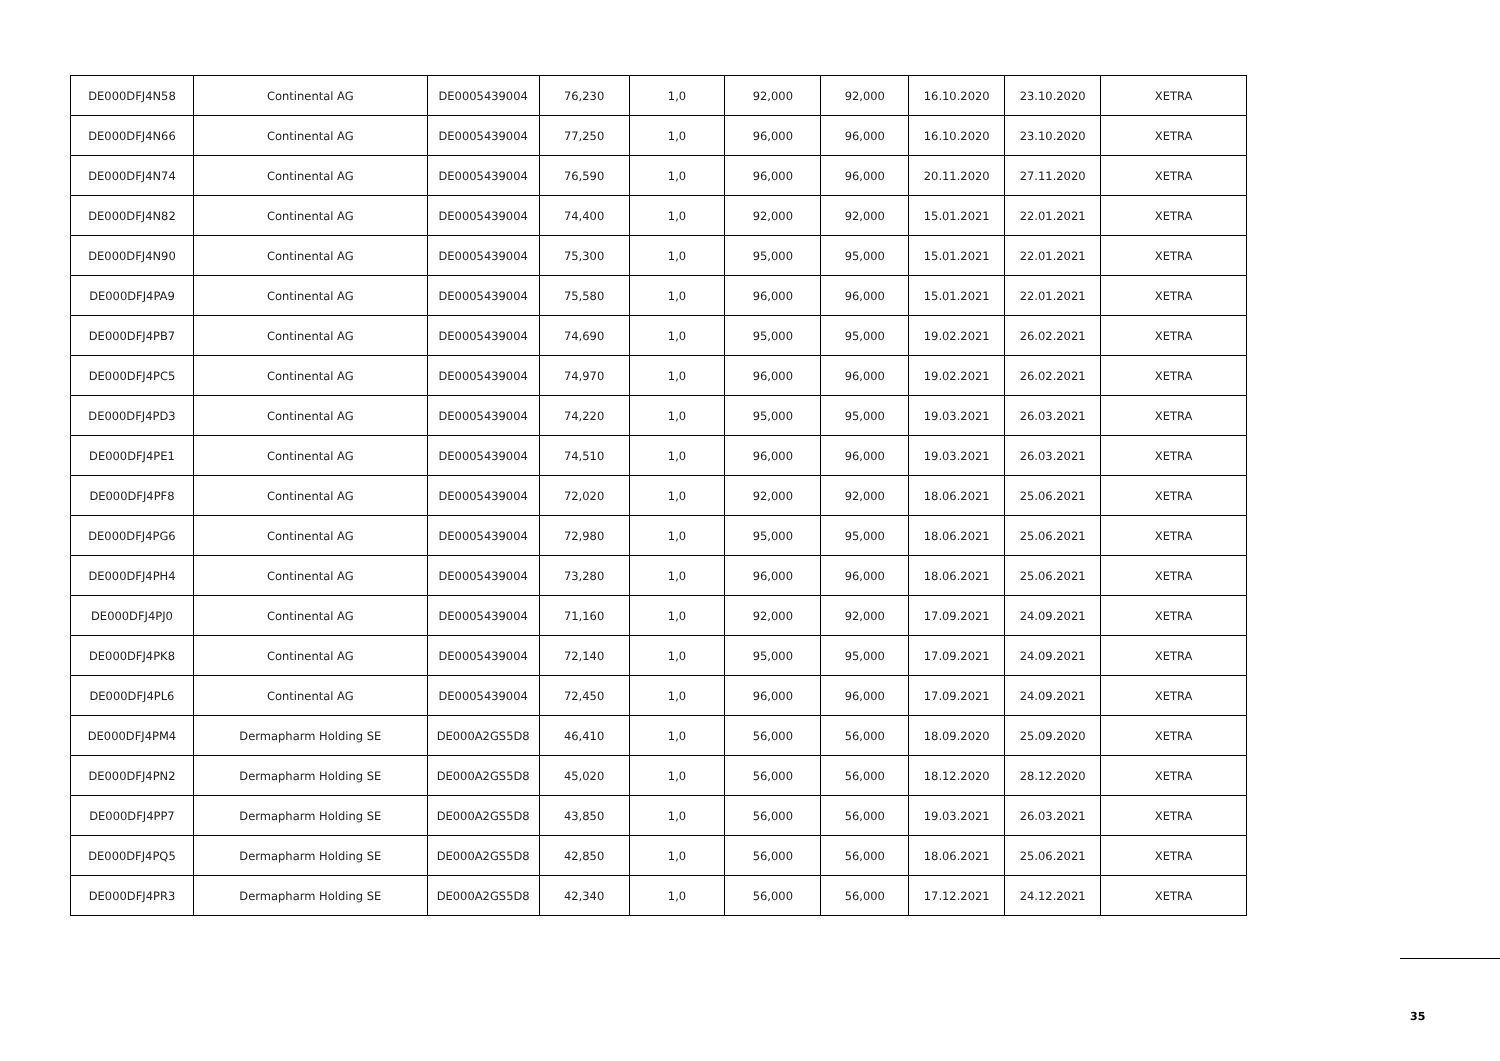| DE000DFJ4N58 | Continental AG | DE0005439004 | 76,230 | 1,0 | 92,000 | 92,000 | 16.10.2020 | 23.10.2020 | XETRA |
| DE000DFJ4N66 | Continental AG | DE0005439004 | 77,250 | 1,0 | 96,000 | 96,000 | 16.10.2020 | 23.10.2020 | XETRA |
| DE000DFJ4N74 | Continental AG | DE0005439004 | 76,590 | 1,0 | 96,000 | 96,000 | 20.11.2020 | 27.11.2020 | XETRA |
| DE000DFJ4N82 | Continental AG | DE0005439004 | 74,400 | 1,0 | 92,000 | 92,000 | 15.01.2021 | 22.01.2021 | XETRA |
| DE000DFJ4N90 | Continental AG | DE0005439004 | 75,300 | 1,0 | 95,000 | 95,000 | 15.01.2021 | 22.01.2021 | XETRA |
| DE000DFJ4PA9 | Continental AG | DE0005439004 | 75,580 | 1,0 | 96,000 | 96,000 | 15.01.2021 | 22.01.2021 | XETRA |
| DE000DFJ4PB7 | Continental AG | DE0005439004 | 74,690 | 1,0 | 95,000 | 95,000 | 19.02.2021 | 26.02.2021 | XETRA |
| DE000DFJ4PC5 | Continental AG | DE0005439004 | 74,970 | 1,0 | 96,000 | 96,000 | 19.02.2021 | 26.02.2021 | XETRA |
| DE000DFJ4PD3 | Continental AG | DE0005439004 | 74,220 | 1,0 | 95,000 | 95,000 | 19.03.2021 | 26.03.2021 | XETRA |
| DE000DFJ4PE1 | Continental AG | DE0005439004 | 74,510 | 1,0 | 96,000 | 96,000 | 19.03.2021 | 26.03.2021 | XETRA |
| DE000DFJ4PF8 | Continental AG | DE0005439004 | 72,020 | 1,0 | 92,000 | 92,000 | 18.06.2021 | 25.06.2021 | XETRA |
| DE000DFJ4PG6 | Continental AG | DE0005439004 | 72,980 | 1,0 | 95,000 | 95,000 | 18.06.2021 | 25.06.2021 | XETRA |
| DE000DFJ4PH4 | Continental AG | DE0005439004 | 73,280 | 1,0 | 96,000 | 96,000 | 18.06.2021 | 25.06.2021 | XETRA |
| DE000DFJ4PJ0 | Continental AG | DE0005439004 | 71,160 | 1,0 | 92,000 | 92,000 | 17.09.2021 | 24.09.2021 | XETRA |
| DE000DFJ4PK8 | Continental AG | DE0005439004 | 72,140 | 1,0 | 95,000 | 95,000 | 17.09.2021 | 24.09.2021 | XETRA |
| DE000DFJ4PL6 | Continental AG | DE0005439004 | 72,450 | 1,0 | 96,000 | 96,000 | 17.09.2021 | 24.09.2021 | XETRA |
| DE000DFJ4PM4 | Dermapharm Holding SE | DE000A2GS5D8 | 46,410 | 1,0 | 56,000 | 56,000 | 18.09.2020 | 25.09.2020 | XETRA |
| DE000DFJ4PN2 | Dermapharm Holding SE | DE000A2GS5D8 | 45,020 | 1,0 | 56,000 | 56,000 | 18.12.2020 | 28.12.2020 | XETRA |
| DE000DFJ4PP7 | Dermapharm Holding SE | DE000A2GS5D8 | 43,850 | 1,0 | 56,000 | 56,000 | 19.03.2021 | 26.03.2021 | XETRA |
| DE000DFJ4PQ5 | Dermapharm Holding SE | DE000A2GS5D8 | 42,850 | 1,0 | 56,000 | 56,000 | 18.06.2021 | 25.06.2021 | XETRA |
| DE000DFJ4PR3 | Dermapharm Holding SE | DE000A2GS5D8 | 42,340 | 1,0 | 56,000 | 56,000 | 17.12.2021 | 24.12.2021 | XETRA |
35